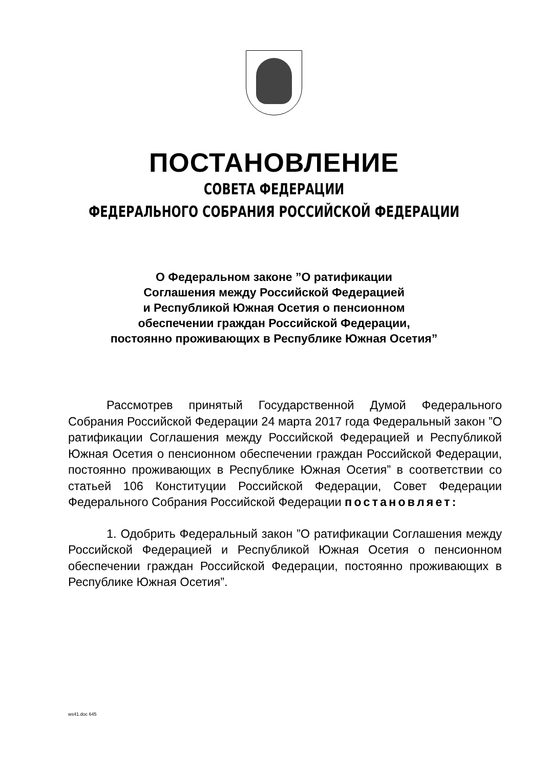ПОСТАНОВЛЕНИЕ
СОВЕТА ФЕДЕРАЦИИ
ФЕДЕРАЛЬНОГО СОБРАНИЯ РОССИЙСКОЙ ФЕДЕРАЦИИ
О Федеральном законе ”О ратификации
Соглашения между Российской Федерацией
и Республикой Южная Осетия о пенсионном
обеспечении граждан Российской Федерации,
постоянно проживающих в Республике Южная Осетия”
Рассмотрев принятый Государственной Думой Федерального Собрания Российской Федерации 24 марта 2017 года Федеральный закон ”О ратификации Соглашения между Российской Федерацией и Республикой Южная Осетия о пенсионном обеспечении граждан Российской Федерации, постоянно проживающих в Республике Южная Осетия” в соответствии со статьей 106 Конституции Российской Федерации, Совет Федерации Федерального Собрания Российской Федерации постановляет:
1. Одобрить Федеральный закон ”О ратификации Соглашения между Российской Федерацией и Республикой Южная Осетия о пенсионном обеспечении граждан Российской Федерации, постоянно проживающих в Республике Южная Осетия”.
ws41.doc 645